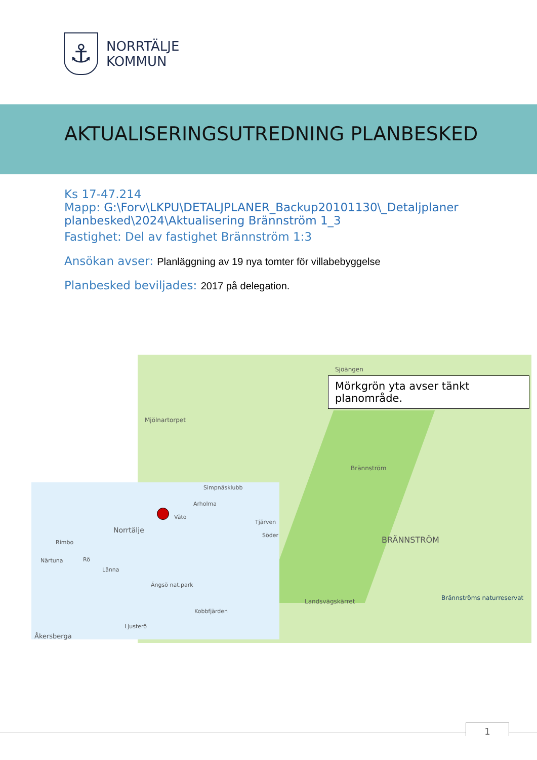⚓
NORRTÄLJE
KOMMUN
AKTUALISERINGSUTREDNING PLANBESKED
Ks 17-47.214
Mapp: G:\Forv\LKPU\DETALJPLANER_Backup20101130\_Detaljplaner planbesked\2024\Aktualisering Brännström 1_3
Fastighet: Del av fastighet Brännström 1:3
Ansökan avser: Planläggning av 19 nya tomter för villabebyggelse
Planbesked beviljades: 2017 på delegation.
Sjöängen
Mjölnartorpet
Brännström
BRÄNNSTRÖM
Landsvägskärret Brännströms naturreservat
Mörkgrön yta avser tänkt planområde.
Simpnäsklubb
Arholma
Väto
Tjärven
Söder
Norrtälje
Rimbo
Närtuna Rö
Länna
Ängsö nat.park
Kobbfjärden
Ljusterö
Åkersberga
1